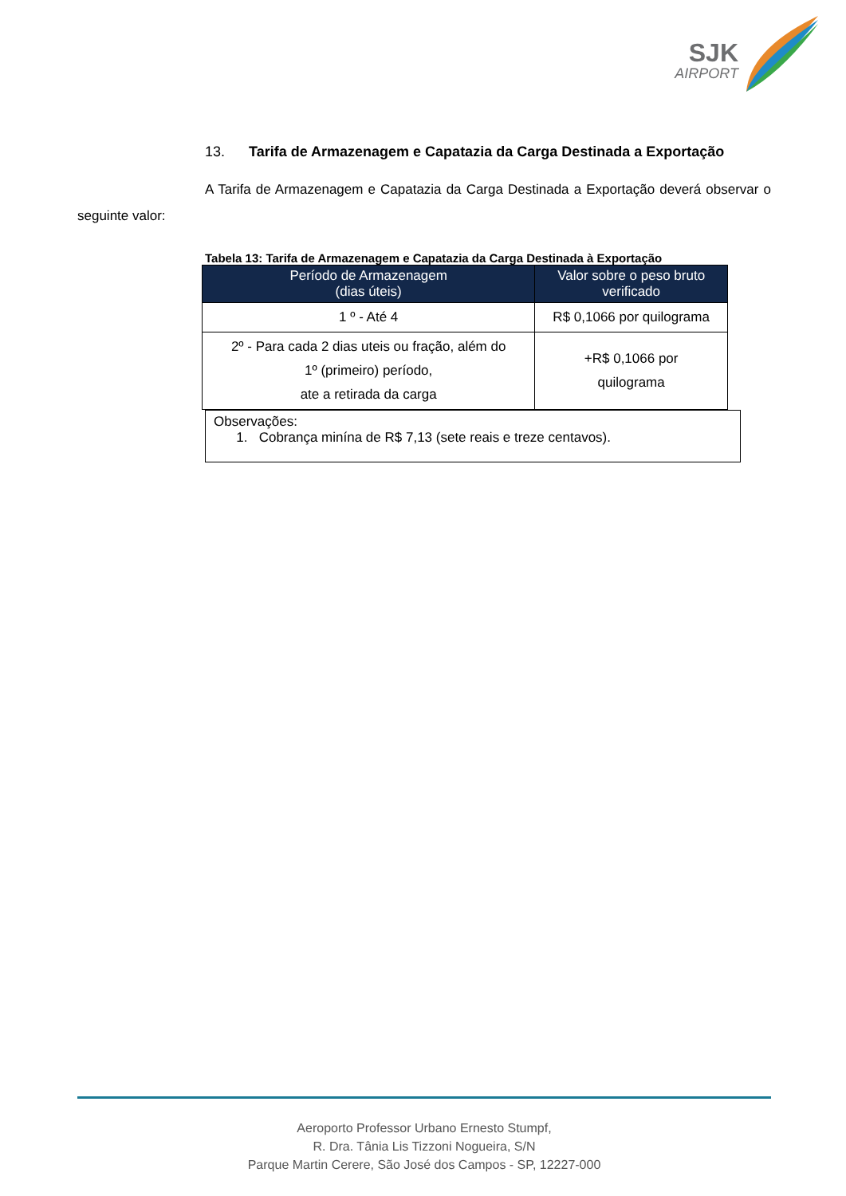SJK
AIRPORT
13. Tarifa de Armazenagem e Capatazia da Carga Destinada a Exportação
A Tarifa de Armazenagem e Capatazia da Carga Destinada a Exportação deverá observar o seguinte valor:
Tabela 13: Tarifa de Armazenagem e Capatazia da Carga Destinada à Exportação
| Período de Armazenagem (dias úteis) | Valor sobre o peso bruto verificado |
| --- | --- |
| 1 º - Até 4 | R$ 0,1066 por quilograma |
| 2º - Para cada 2 dias uteis ou fração, além do 1º (primeiro) período, ate a retirada da carga | +R$ 0,1066 por quilograma |
Observações:
1. Cobrança minína de R$ 7,13 (sete reais e treze centavos).
Aeroporto Professor Urbano Ernesto Stumpf,
R. Dra. Tânia Lis Tizzoni Nogueira, S/N
Parque Martin Cerere, São José dos Campos - SP, 12227-000